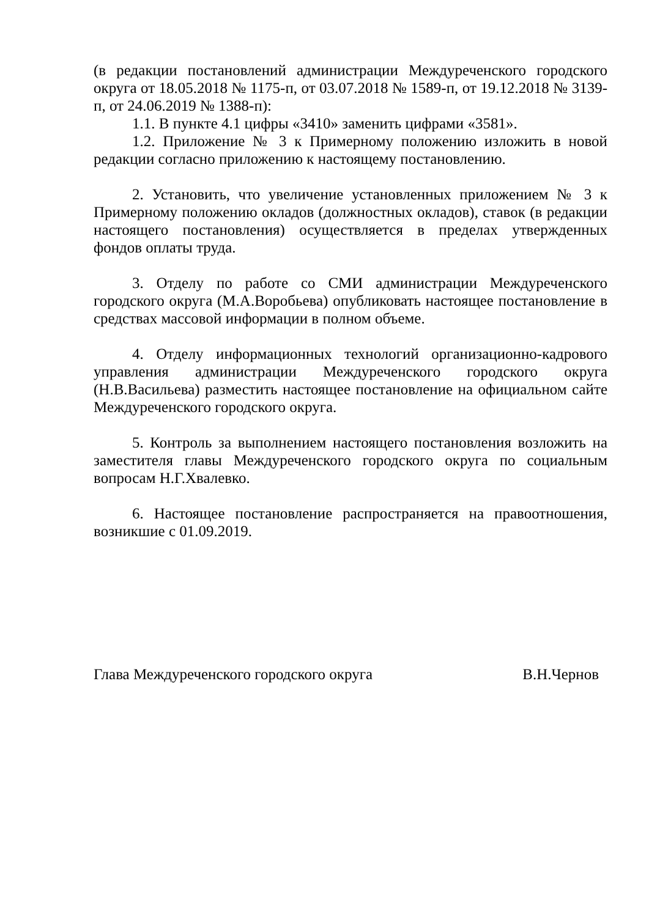(в редакции постановлений администрации Междуреченского городского округа от 18.05.2018 № 1175-п, от 03.07.2018 № 1589-п, от 19.12.2018 № 3139-п, от 24.06.2019 № 1388-п):
1.1. В пункте 4.1 цифры «3410» заменить цифрами «3581».
1.2. Приложение № 3 к Примерному положению изложить в новой редакции согласно приложению к настоящему постановлению.
2. Установить, что увеличение установленных приложением № 3 к Примерному положению окладов (должностных окладов), ставок (в редакции настоящего постановления) осуществляется в пределах утвержденных фондов оплаты труда.
3. Отделу по работе со СМИ администрации Междуреченского городского округа (М.А.Воробьева) опубликовать настоящее постановление в средствах массовой информации в полном объеме.
4. Отделу информационных технологий организационно-кадрового управления администрации Междуреченского городского округа (Н.В.Васильева) разместить настоящее постановление на официальном сайте Междуреченского городского округа.
5. Контроль за выполнением настоящего постановления возложить на заместителя главы Междуреченского городского округа по социальным вопросам Н.Г.Хвалевко.
6. Настоящее постановление распространяется на правоотношения, возникшие с 01.09.2019.
Глава Междуреченского городского округа В.Н.Чернов